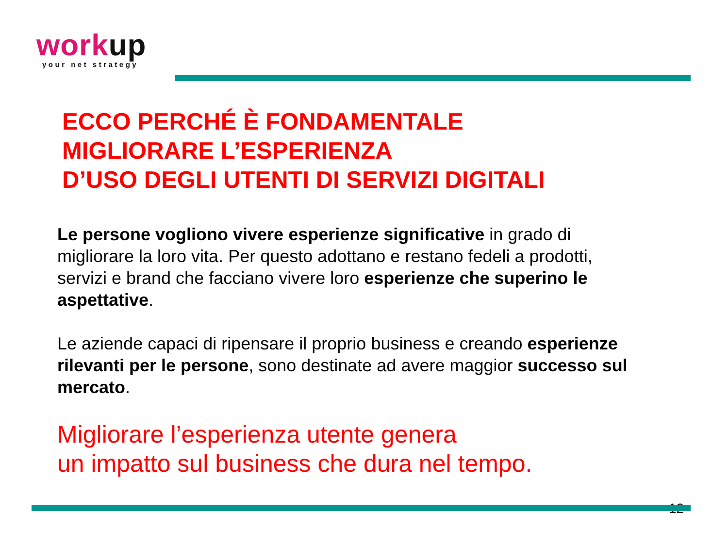workup
your net strategy
ECCO PERCHÉ È FONDAMENTALE
MIGLIORARE L’ESPERIENZA
D’USO DEGLI UTENTI DI SERVIZI DIGITALI
Le persone vogliono vivere esperienze significative in grado di migliorare la loro vita. Per questo adottano e restano fedeli a prodotti, servizi e brand che facciano vivere loro esperienze che superino le aspettative.
Le aziende capaci di ripensare il proprio business e creando esperienze rilevanti per le persone, sono destinate ad avere maggior successo sul mercato.
Migliorare l’esperienza utente genera
un impatto sul business che dura nel tempo.
12